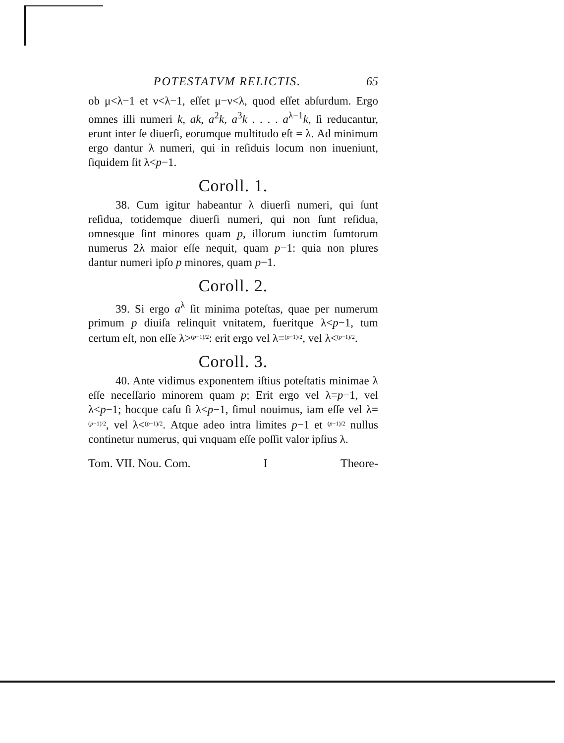POTESTATVM RELICTIS. 65
ob μ<λ−1 et ν<λ−1, eſſet μ−ν<λ, quod eſſet abſurdum. Ergo omnes illi numeri k, ak, a<sup>2</sup>k, a<sup>3</sup>k . . . . a<sup>λ−1</sup>k, ſi reducantur, erunt inter ſe diuerſi, eorumque multitudo eſt = λ. Ad minimum ergo dantur λ numeri, qui in reſiduis locum non inueniunt, ſiquidem ſit λ<p−1.
Coroll. 1.
38. Cum igitur habeantur λ diuerſi numeri, qui ſunt reſidua, totidemque diuerſi numeri, qui non ſunt reſidua, omnesque ſint minores quam p, illorum iunctim ſumtorum numerus 2λ maior eſſe nequit, quam p−1: quia non plures dantur numeri ipſo p minores, quam p−1.
Coroll. 2.
39. Si ergo a<sup>λ</sup> ſit minima poteſtas, quae per numerum primum p diuiſa relinquit vnitatem, fueritque λ<p−1, tum certum eſt, non eſſe λ>(p−1)/2: erit ergo vel λ=(p−1)/2, vel λ<(p−1)/2.
Coroll. 3.
40. Ante vidimus exponentem iſtius poteſtatis minimae λ eſſe neceſſario minorem quam p; Erit ergo vel λ=p−1, vel λ<p−1; hocque caſu ſi λ<p−1, ſimul nouimus, iam eſſe vel λ=(p−1)/2, vel λ<(p−1)/2. Atque adeo intra limites p−1 et (p−1)/2 nullus continetur numerus, qui vnquam eſſe poſſit valor ipſius λ.
Tom. VII. Nou. Com. I Theore-